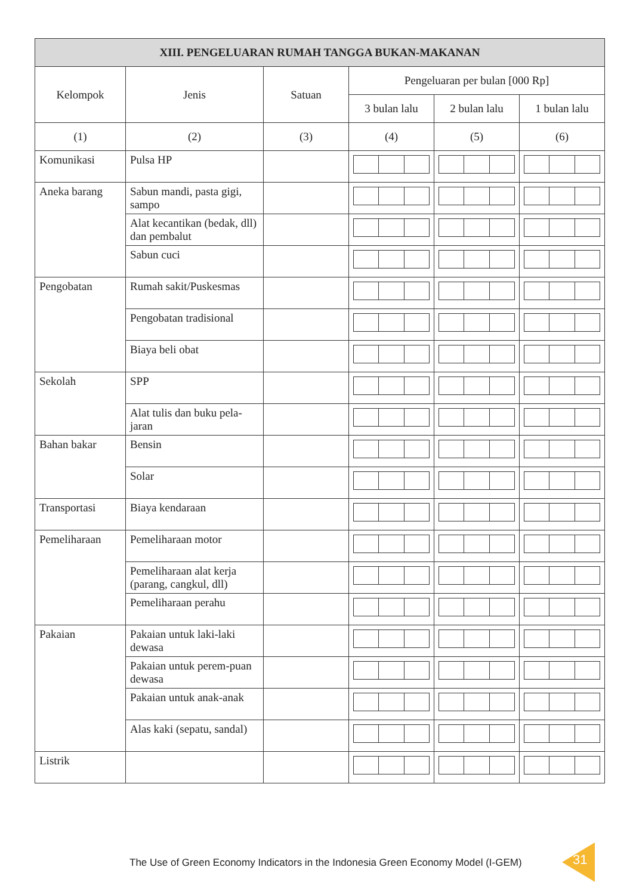| XIII. PENGELUARAN RUMAH TANGGA BUKAN-MAKANAN | | | | | |
| --- | --- | --- | --- | --- | --- |
| Kelompok | Jenis | Satuan | Pengeluaran per bulan [000 Rp] | | |
| | | | 3 bulan lalu | 2 bulan lalu | 1 bulan lalu |
| (1) | (2) | (3) | (4) | (5) | (6) |
| Komunikasi | Pulsa HP | | | | |
| Aneka barang | Sabun mandi, pasta gigi, sampo | | | | |
| | Alat kecantikan (bedak, dll) dan pembalut | | | | |
| | Sabun cuci | | | | |
| Pengobatan | Rumah sakit/Puskesmas | | | | |
| | Pengobatan tradisional | | | | |
| | Biaya beli obat | | | | |
| Sekolah | SPP | | | | |
| | Alat tulis dan buku pela-jaran | | | | |
| Bahan bakar | Bensin | | | | |
| | Solar | | | | |
| Transportasi | Biaya kendaraan | | | | |
| Pemeliharaan | Pemeliharaan motor | | | | |
| | Pemeliharaan alat kerja (parang, cangkul, dll) | | | | |
| | Pemeliharaan perahu | | | | |
| Pakaian | Pakaian untuk laki-laki dewasa | | | | |
| | Pakaian untuk perem-puan dewasa | | | | |
| | Pakaian untuk anak-anak | | | | |
| | Alas kaki (sepatu, sandal) | | | | |
| Listrik | | | | | |
The Use of Green Economy Indicators in the Indonesia Green Economy Model (I-GEM)
31